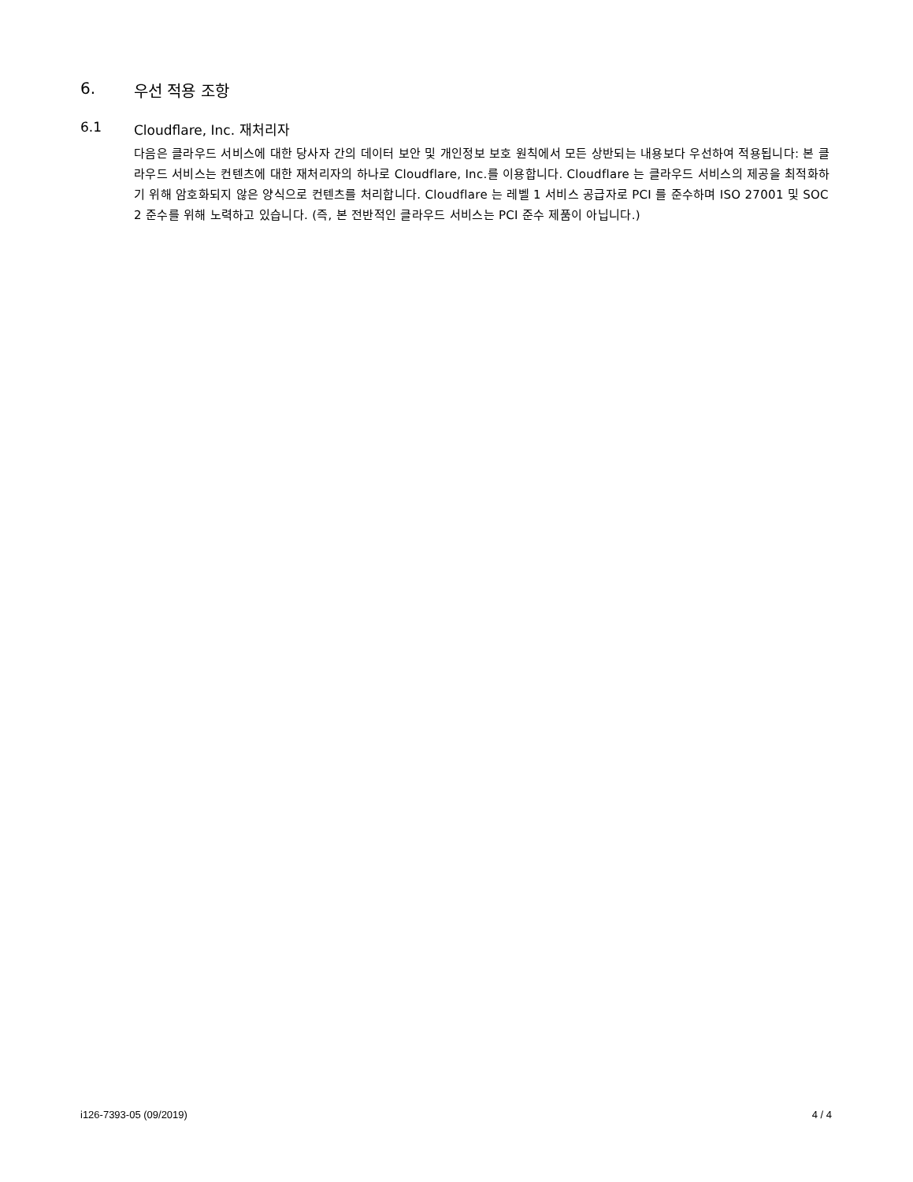6. 우선 적용 조항
6.1 Cloudflare, Inc. 재처리자
다음은 클라우드 서비스에 대한 당사자 간의 데이터 보안 및 개인정보 보호 원칙에서 모든 상반되는 내용보다 우선하여 적용됩니다: 본 클라우드 서비스는 컨텐츠에 대한 재처리자의 하나로 Cloudflare, Inc.를 이용합니다. Cloudflare 는 클라우드 서비스의 제공을 최적화하기 위해 암호화되지 않은 양식으로 컨텐츠를 처리합니다. Cloudflare 는 레벨 1 서비스 공급자로 PCI 를 준수하며 ISO 27001 및 SOC 2 준수를 위해 노력하고 있습니다. (즉, 본 전반적인 클라우드 서비스는 PCI 준수 제품이 아닙니다.)
i126-7393-05 (09/2019) 4 / 4